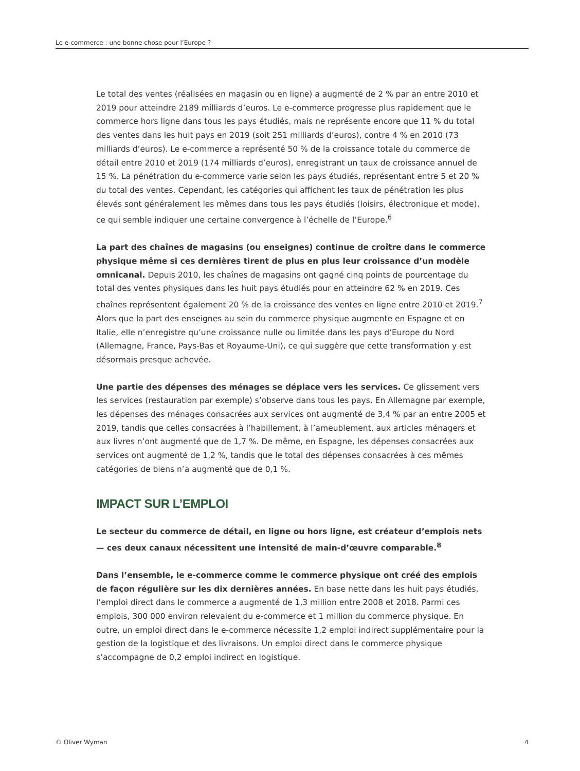Le e-commerce : une bonne chose pour l’Europe ?
Le total des ventes (réalisées en magasin ou en ligne) a augmenté de 2 % par an entre 2010 et 2019 pour atteindre 2189 milliards d’euros. Le e-commerce progresse plus rapidement que le commerce hors ligne dans tous les pays étudiés, mais ne représente encore que 11 % du total des ventes dans les huit pays en 2019 (soit 251 milliards d’euros), contre 4 % en 2010 (73 milliards d’euros). Le e-commerce a représenté 50 % de la croissance totale du commerce de détail entre 2010 et 2019 (174 milliards d’euros), enregistrant un taux de croissance annuel de 15 %. La pénétration du e-commerce varie selon les pays étudiés, représentant entre 5 et 20 % du total des ventes. Cependant, les catégories qui affichent les taux de pénétration les plus élevés sont généralement les mêmes dans tous les pays étudiés (loisirs, électronique et mode), ce qui semble indiquer une certaine convergence à l’échelle de l’Europe.<sup>6</sup>
La part des chaînes de magasins (ou enseignes) continue de croître dans le commerce physique même si ces dernières tirent de plus en plus leur croissance d’un modèle omnicanal. Depuis 2010, les chaînes de magasins ont gagné cinq points de pourcentage du total des ventes physiques dans les huit pays étudiés pour en atteindre 62 % en 2019. Ces chaînes représentent également 20 % de la croissance des ventes en ligne entre 2010 et 2019.<sup>7</sup> Alors que la part des enseignes au sein du commerce physique augmente en Espagne et en Italie, elle n’enregistre qu’une croissance nulle ou limitée dans les pays d’Europe du Nord (Allemagne, France, Pays-Bas et Royaume-Uni), ce qui suggère que cette transformation y est désormais presque achevée.
Une partie des dépenses des ménages se déplace vers les services. Ce glissement vers les services (restauration par exemple) s’observe dans tous les pays. En Allemagne par exemple, les dépenses des ménages consacrées aux services ont augmenté de 3,4 % par an entre 2005 et 2019, tandis que celles consacrées à l’habillement, à l’ameublement, aux articles ménagers et aux livres n’ont augmenté que de 1,7 %. De même, en Espagne, les dépenses consacrées aux services ont augmenté de 1,2 %, tandis que le total des dépenses consacrées à ces mêmes catégories de biens n’a augmenté que de 0,1 %.
IMPACT SUR L’EMPLOI
Le secteur du commerce de détail, en ligne ou hors ligne, est créateur d’emplois nets — ces deux canaux nécessitent une intensité de main-d’œuvre comparable.<sup>8</sup>
Dans l’ensemble, le e-commerce comme le commerce physique ont créé des emplois de façon régulière sur les dix dernières années. En base nette dans les huit pays étudiés, l’emploi direct dans le commerce a augmenté de 1,3 million entre 2008 et 2018. Parmi ces emplois, 300 000 environ relevaient du e-commerce et 1 million du commerce physique. En outre, un emploi direct dans le e-commerce nécessite 1,2 emploi indirect supplémentaire pour la gestion de la logistique et des livraisons. Un emploi direct dans le commerce physique s’accompagne de 0,2 emploi indirect en logistique.
© Oliver Wyman 4